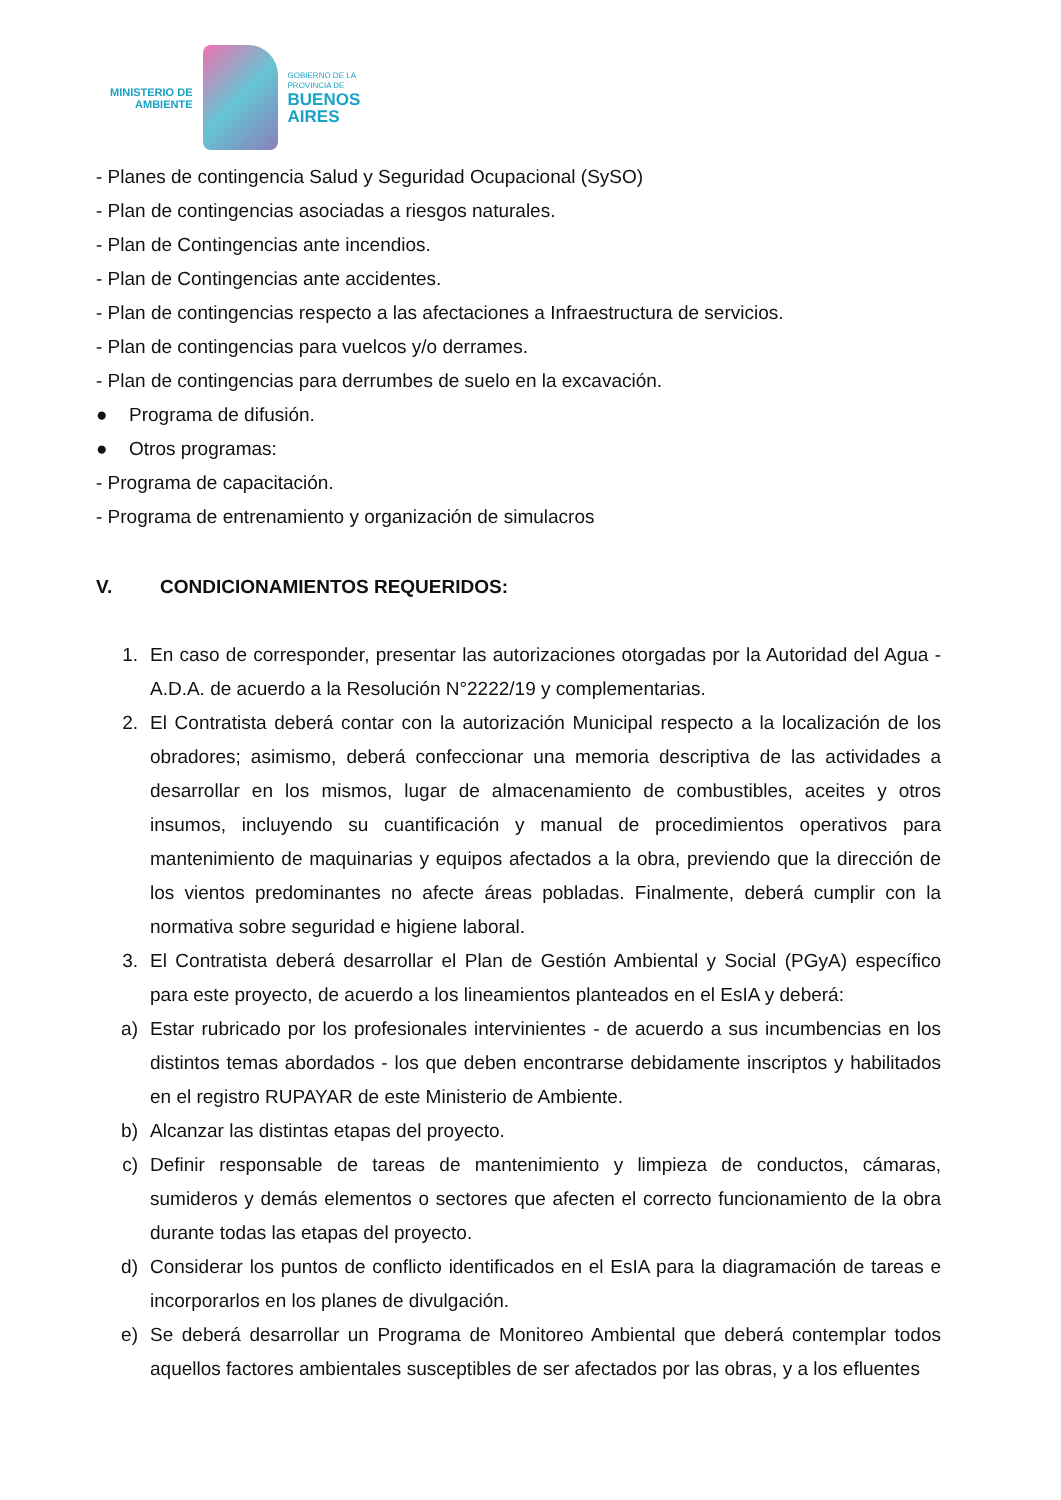MINISTERIO DE
AMBIENTE
GOBIERNO DE LA
PROVINCIA DE
BUENOS
AIRES
- Planes de contingencia Salud y Seguridad Ocupacional (SySO)
- Plan de contingencias asociadas a riesgos naturales.
- Plan de Contingencias ante incendios.
- Plan de Contingencias ante accidentes.
- Plan de contingencias respecto a las afectaciones a Infraestructura de servicios.
- Plan de contingencias para vuelcos y/o derrames.
- Plan de contingencias para derrumbes de suelo en la excavación.
● Programa de difusión.
● Otros programas:
- Programa de capacitación.
- Programa de entrenamiento y organización de simulacros
V. CONDICIONAMIENTOS REQUERIDOS:
1. En caso de corresponder, presentar las autorizaciones otorgadas por la Autoridad del Agua - A.D.A. de acuerdo a la Resolución N°2222/19 y complementarias.
2. El Contratista deberá contar con la autorización Municipal respecto a la localización de los obradores; asimismo, deberá confeccionar una memoria descriptiva de las actividades a desarrollar en los mismos, lugar de almacenamiento de combustibles, aceites y otros insumos, incluyendo su cuantificación y manual de procedimientos operativos para mantenimiento de maquinarias y equipos afectados a la obra, previendo que la dirección de los vientos predominantes no afecte áreas pobladas. Finalmente, deberá cumplir con la normativa sobre seguridad e higiene laboral.
3. El Contratista deberá desarrollar el Plan de Gestión Ambiental y Social (PGyA) específico para este proyecto, de acuerdo a los lineamientos planteados en el EsIA y deberá:
a) Estar rubricado por los profesionales intervinientes - de acuerdo a sus incumbencias en los distintos temas abordados - los que deben encontrarse debidamente inscriptos y habilitados en el registro RUPAYAR de este Ministerio de Ambiente.
b) Alcanzar las distintas etapas del proyecto.
c) Definir responsable de tareas de mantenimiento y limpieza de conductos, cámaras, sumideros y demás elementos o sectores que afecten el correcto funcionamiento de la obra durante todas las etapas del proyecto.
d) Considerar los puntos de conflicto identificados en el EsIA para la diagramación de tareas e incorporarlos en los planes de divulgación.
e) Se deberá desarrollar un Programa de Monitoreo Ambiental que deberá contemplar todos aquellos factores ambientales susceptibles de ser afectados por las obras, y a los efluentes